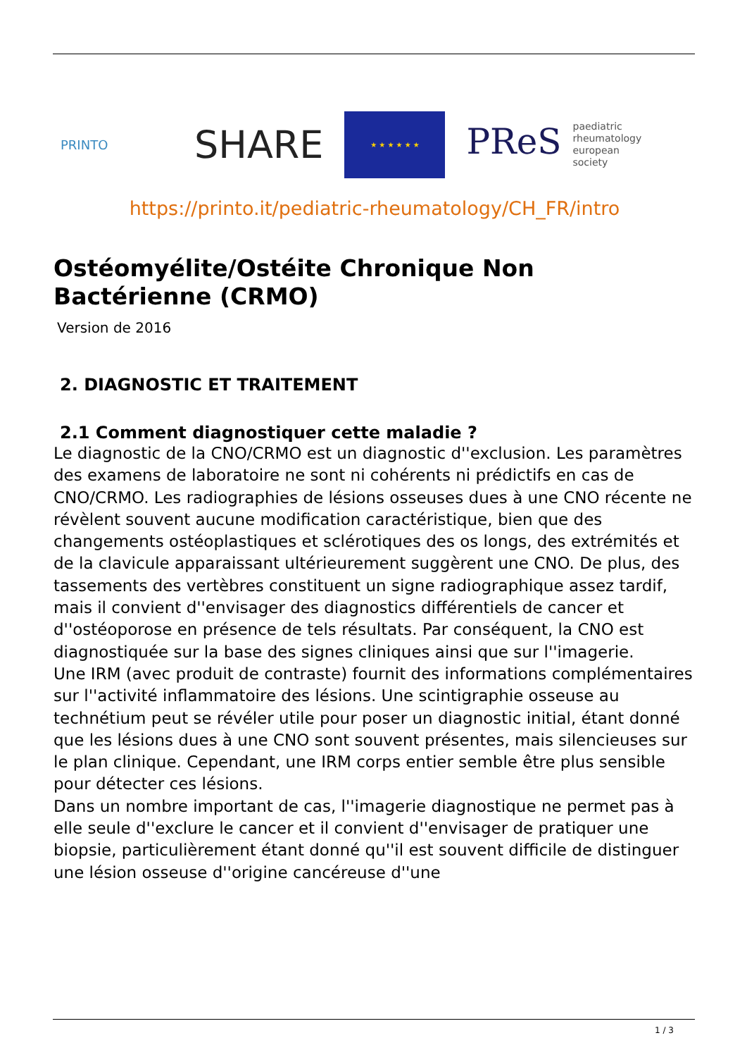PRINTO
SHARE
★ ★ ★ ★ ★ ★
PReS paediatric
rheumatology
european
society
https://printo.it/pediatric-rheumatology/CH_FR/intro
Ostéomyélite/Ostéite Chronique Non Bactérienne (CRMO)
Version de 2016
2. DIAGNOSTIC ET TRAITEMENT
2.1 Comment diagnostiquer cette maladie ?
Le diagnostic de la CNO/CRMO est un diagnostic d''exclusion. Les paramètres des examens de laboratoire ne sont ni cohérents ni prédictifs en cas de CNO/CRMO. Les radiographies de lésions osseuses dues à une CNO récente ne révèlent souvent aucune modification caractéristique, bien que des changements ostéoplastiques et sclérotiques des os longs, des extrémités et de la clavicule apparaissant ultérieurement suggèrent une CNO. De plus, des tassements des vertèbres constituent un signe radiographique assez tardif, mais il convient d''envisager des diagnostics différentiels de cancer et d''ostéoporose en présence de tels résultats. Par conséquent, la CNO est diagnostiquée sur la base des signes cliniques ainsi que sur l''imagerie.
Une IRM (avec produit de contraste) fournit des informations complémentaires sur l''activité inflammatoire des lésions. Une scintigraphie osseuse au technétium peut se révéler utile pour poser un diagnostic initial, étant donné que les lésions dues à une CNO sont souvent présentes, mais silencieuses sur le plan clinique. Cependant, une IRM corps entier semble être plus sensible pour détecter ces lésions.
Dans un nombre important de cas, l''imagerie diagnostique ne permet pas à elle seule d''exclure le cancer et il convient d''envisager de pratiquer une biopsie, particulièrement étant donné qu''il est souvent difficile de distinguer une lésion osseuse d''origine cancéreuse d''une
1 / 3